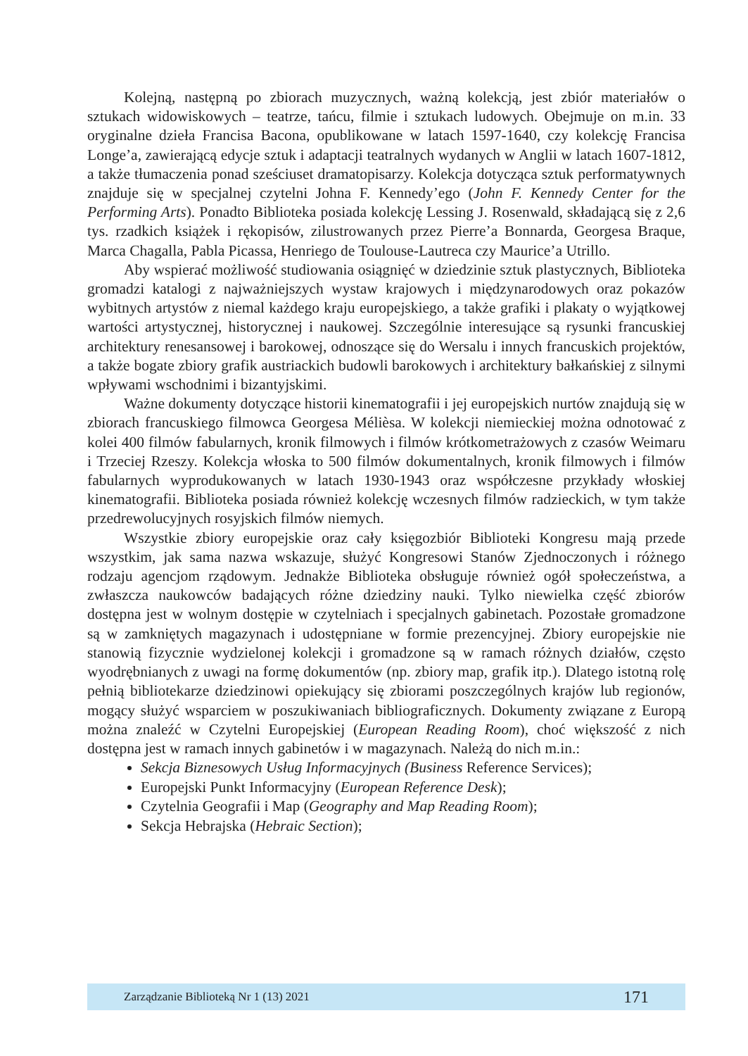Kolejną, następną po zbiorach muzycznych, ważną kolekcją, jest zbiór materiałów o sztukach widowiskowych – teatrze, tańcu, filmie i sztukach ludowych. Obejmuje on m.in. 33 oryginalne dzieła Francisa Bacona, opublikowane w latach 1597-1640, czy kolekcję Francisa Longe’a, zawierającą edycje sztuk i adaptacji teatralnych wydanych w Anglii w latach 1607-1812, a także tłumaczenia ponad sześciuset dramatopisarzy. Kolekcja dotycząca sztuk performatywnych znajduje się w specjalnej czytelni Johna F. Kennedy’ego (John F. Kennedy Center for the Performing Arts). Ponadto Biblioteka posiada kolekcję Lessing J. Rosenwald, składającą się z 2,6 tys. rzadkich książek i rękopisów, zilustrowanych przez Pierre’a Bonnarda, Georgesa Braque, Marca Chagalla, Pabla Picassa, Henriego de Toulouse-Lautreca czy Maurice’a Utrillo.
Aby wspierać możliwość studiowania osiągnięć w dziedzinie sztuk plastycznych, Biblioteka gromadzi katalogi z najważniejszych wystaw krajowych i międzynarodowych oraz pokazów wybitnych artystów z niemal każdego kraju europejskiego, a także grafiki i plakaty o wyjątkowej wartości artystycznej, historycznej i naukowej. Szczególnie interesujące są rysunki francuskiej architektury renesansowej i barokowej, odnoszące się do Wersalu i innych francuskich projektów, a także bogate zbiory grafik austriackich budowli barokowych i architektury bałkańskiej z silnymi wpływami wschodnimi i bizantyjskimi.
Ważne dokumenty dotyczące historii kinematografii i jej europejskich nurtów znajdują się w zbiorach francuskiego filmowca Georgesa Mélièsa. W kolekcji niemieckiej można odnotować z kolei 400 filmów fabularnych, kronik filmowych i filmów krótkometrażowych z czasów Weimaru i Trzeciej Rzeszy. Kolekcja włoska to 500 filmów dokumentalnych, kronik filmowych i filmów fabularnych wyprodukowanych w latach 1930-1943 oraz współczesne przykłady włoskiej kinematografii. Biblioteka posiada również kolekcję wczesnych filmów radzieckich, w tym także przedrewolucyjnych rosyjskich filmów niemych.
Wszystkie zbiory europejskie oraz cały księgozbiór Biblioteki Kongresu mają przede wszystkim, jak sama nazwa wskazuje, służyć Kongresowi Stanów Zjednoczonych i różnego rodzaju agencjom rządowym. Jednakże Biblioteka obsługuje również ogół społeczeństwa, a zwłaszcza naukowców badających różne dziedziny nauki. Tylko niewielka część zbiorów dostępna jest w wolnym dostępie w czytelniach i specjalnych gabinetach. Pozostałe gromadzone są w zamkniętych magazynach i udostępniane w formie prezencyjnej. Zbiory europejskie nie stanowią fizycznie wydzielonej kolekcji i gromadzone są w ramach różnych działów, często wyodrębnianych z uwagi na formę dokumentów (np. zbiory map, grafik itp.). Dlatego istotną rolę pełnią bibliotekarze dziedzinowi opiekujący się zbiorami poszczególnych krajów lub regionów, mogący służyć wsparciem w poszukiwaniach bibliograficznych. Dokumenty związane z Europą można znaleźć w Czytelni Europejskiej (European Reading Room), choć większość z nich dostępna jest w ramach innych gabinetów i w magazynach. Należą do nich m.in.:
Sekcja Biznesowych Usług Informacyjnych (Business Reference Services);
Europejski Punkt Informacyjny (European Reference Desk);
Czytelnia Geografii i Map (Geography and Map Reading Room);
Sekcja Hebrajska (Hebraic Section);
Zarządzanie Biblioteką Nr 1 (13) 2021 171